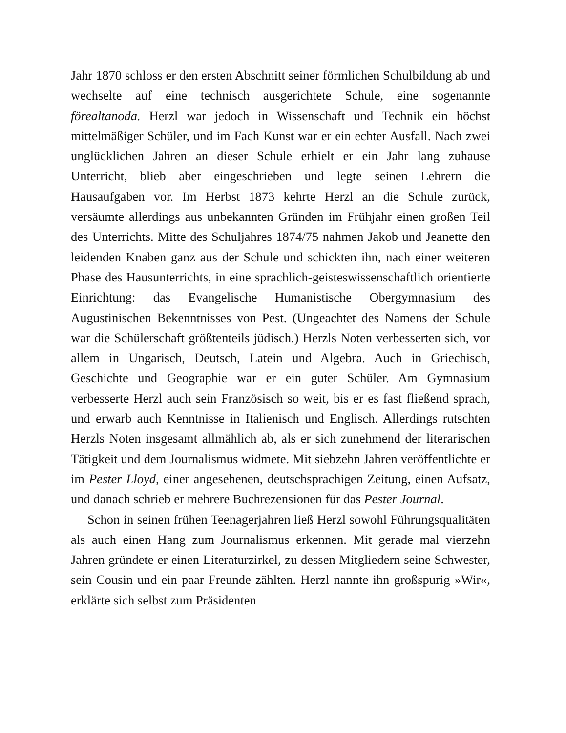Jahr 1870 schloss er den ersten Abschnitt seiner förmlichen Schulbildung ab und wechselte auf eine technisch ausgerichtete Schule, eine sogenannte förealtanoda. Herzl war jedoch in Wissenschaft und Technik ein höchst mittelmäßiger Schüler, und im Fach Kunst war er ein echter Ausfall. Nach zwei unglücklichen Jahren an dieser Schule erhielt er ein Jahr lang zuhause Unterricht, blieb aber eingeschrieben und legte seinen Lehrern die Hausaufgaben vor. Im Herbst 1873 kehrte Herzl an die Schule zurück, versäumte allerdings aus unbekannten Gründen im Frühjahr einen großen Teil des Unterrichts. Mitte des Schuljahres 1874/75 nahmen Jakob und Jeanette den leidenden Knaben ganz aus der Schule und schickten ihn, nach einer weiteren Phase des Hausunterrichts, in eine sprachlich-geisteswissenschaftlich orientierte Einrichtung: das Evangelische Humanistische Obergymnasium des Augustinischen Bekenntnisses von Pest. (Ungeachtet des Namens der Schule war die Schülerschaft größtenteils jüdisch.) Herzls Noten verbesserten sich, vor allem in Ungarisch, Deutsch, Latein und Algebra. Auch in Griechisch, Geschichte und Geographie war er ein guter Schüler. Am Gymnasium verbesserte Herzl auch sein Französisch so weit, bis er es fast fließend sprach, und erwarb auch Kenntnisse in Italienisch und Englisch. Allerdings rutschten Herzls Noten insgesamt allmählich ab, als er sich zunehmend der literarischen Tätigkeit und dem Journalismus widmete. Mit siebzehn Jahren veröffentlichte er im Pester Lloyd, einer angesehenen, deutschsprachigen Zeitung, einen Aufsatz, und danach schrieb er mehrere Buchrezensionen für das Pester Journal.
Schon in seinen frühen Teenagerjahren ließ Herzl sowohl Führungsqualitäten als auch einen Hang zum Journalismus erkennen. Mit gerade mal vierzehn Jahren gründete er einen Literaturzirkel, zu dessen Mitgliedern seine Schwester, sein Cousin und ein paar Freunde zählten. Herzl nannte ihn großspurig »Wir«, erklärte sich selbst zum Präsidenten